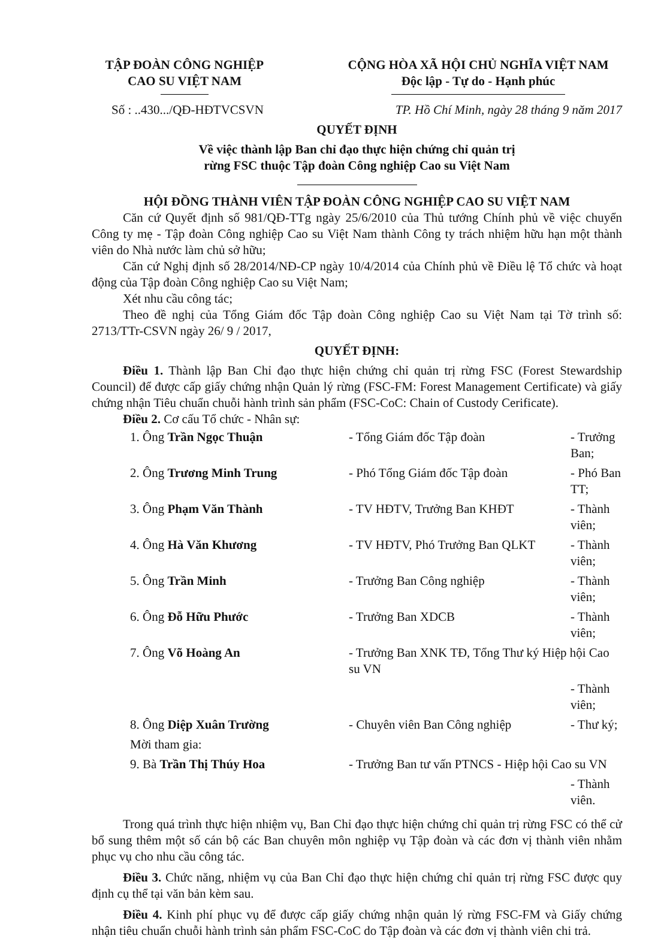TẬP ĐOÀN CÔNG NGHIỆP
CAO SU VIỆT NAM
CỘNG HÒA XÃ HỘI CHỦ NGHĨA VIỆT NAM
Độc lập - Tự do - Hạnh phúc
Số : ..430.../QĐ-HĐTVCSVN TP. Hồ Chí Minh, ngày 28 tháng 9 năm 2017
QUYẾT ĐỊNH
Về việc thành lập Ban chỉ đạo thực hiện chứng chỉ quản trị
rừng FSC thuộc Tập đoàn Công nghiệp Cao su Việt Nam
HỘI ĐỒNG THÀNH VIÊN TẬP ĐOÀN CÔNG NGHIỆP CAO SU VIỆT NAM
Căn cứ Quyết định số 981/QĐ-TTg ngày 25/6/2010 của Thủ tướng Chính phủ về việc chuyển Công ty mẹ - Tập đoàn Công nghiệp Cao su Việt Nam thành Công ty trách nhiệm hữu hạn một thành viên do Nhà nước làm chủ sở hữu;
Căn cứ Nghị định số 28/2014/NĐ-CP ngày 10/4/2014 của Chính phủ về Điều lệ Tổ chức và hoạt động của Tập đoàn Công nghiệp Cao su Việt Nam;
Xét nhu cầu công tác;
Theo đề nghị của Tổng Giám đốc Tập đoàn Công nghiệp Cao su Việt Nam tại Tờ trình số: 2713/TTr-CSVN ngày 26/ 9 / 2017,
QUYẾT ĐỊNH:
Điều 1. Thành lập Ban Chỉ đạo thực hiện chứng chỉ quản trị rừng FSC (Forest Stewardship Council) để được cấp giấy chứng nhận Quản lý rừng (FSC-FM: Forest Management Certificate) và giấy chứng nhận Tiêu chuẩn chuỗi hành trình sản phẩm (FSC-CoC: Chain of Custody Cerificate).
Điều 2. Cơ cấu Tổ chức - Nhân sự:
| 1. Ông Trần Ngọc Thuận | - Tổng Giám đốc Tập đoàn | - Trưởng Ban; |
| 2. Ông Trương Minh Trung | - Phó Tổng Giám đốc Tập đoàn | - Phó Ban TT; |
| 3. Ông Phạm Văn Thành | - TV HĐTV, Trưởng Ban KHĐT | - Thành viên; |
| 4. Ông Hà Văn Khương | - TV HĐTV, Phó Trưởng Ban QLKT | - Thành viên; |
| 5. Ông Trần Minh | - Trưởng Ban Công nghiệp | - Thành viên; |
| 6. Ông Đỗ Hữu Phước | - Trưởng Ban XDCB | - Thành viên; |
| 7. Ông Võ Hoàng An | - Trưởng Ban XNK TĐ, Tổng Thư ký Hiệp hội Cao su VN | |
| | | - Thành viên; |
| 8. Ông Diệp Xuân Trường | - Chuyên viên Ban Công nghiệp | - Thư ký; |
| Mời tham gia: | | |
| 9. Bà Trần Thị Thúy Hoa | - Trưởng Ban tư vấn PTNCS - Hiệp hội Cao su VN | |
| | | - Thành viên. |
Trong quá trình thực hiện nhiệm vụ, Ban Chỉ đạo thực hiện chứng chỉ quản trị rừng FSC có thể cử bổ sung thêm một số cán bộ các Ban chuyên môn nghiệp vụ Tập đoàn và các đơn vị thành viên nhằm phục vụ cho nhu cầu công tác.
Điều 3. Chức năng, nhiệm vụ của Ban Chỉ đạo thực hiện chứng chỉ quản trị rừng FSC được quy định cụ thể tại văn bản kèm sau.
Điều 4. Kinh phí phục vụ để được cấp giấy chứng nhận quản lý rừng FSC-FM và Giấy chứng nhận tiêu chuẩn chuỗi hành trình sản phẩm FSC-CoC do Tập đoàn và các đơn vị thành viên chi trả.